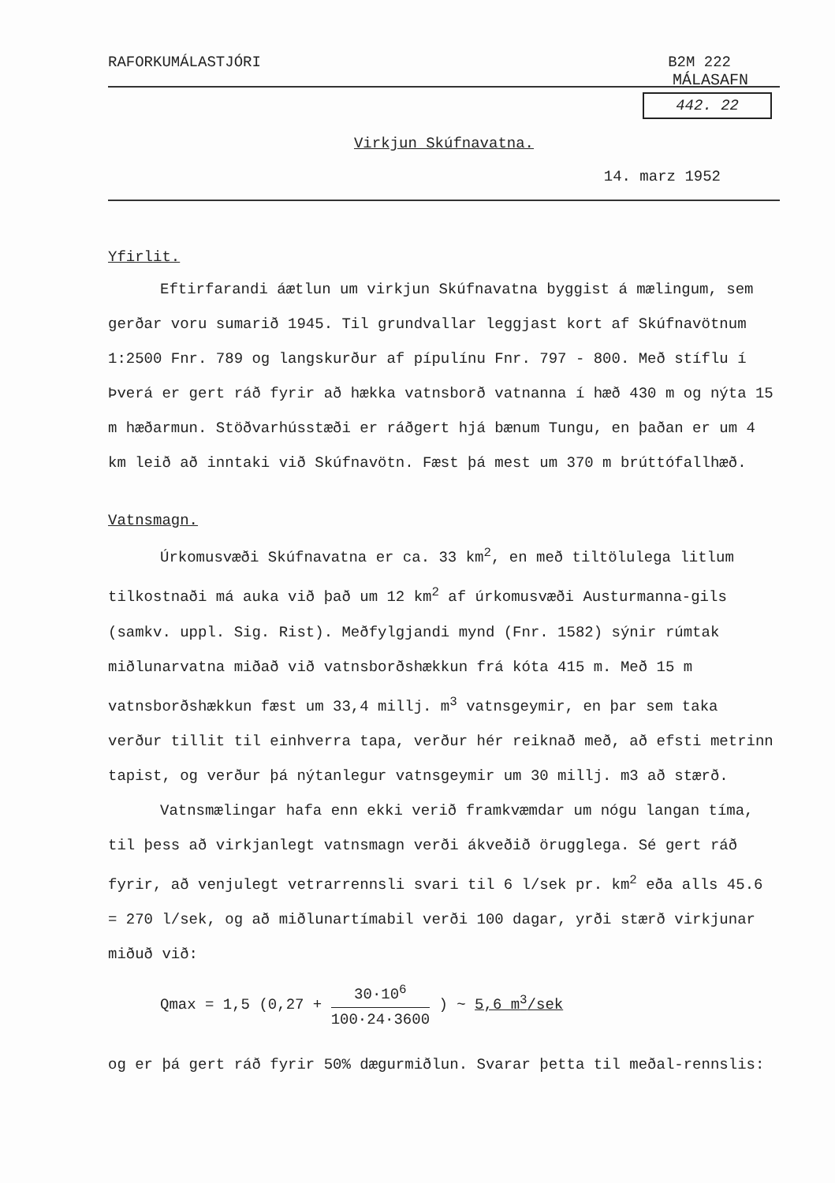RAFORKUMÁLASTJÓRI B2M 222
MÁLASAFN
442. 22
Virkjun Skúfnavatna.
14. marz 1952
Yfirlit.
Eftirfarandi áætlun um virkjun Skúfnavatna byggist á mælingum, sem gerðar voru sumarið 1945. Til grundvallar leggjast kort af Skúfnavötnum 1:2500 Fnr. 789 og langskurður af pípulínu Fnr. 797 - 800. Með stíflu í Þverá er gert ráð fyrir að hækka vatnsborð vatnanna í hæð 430 m og nýta 15 m hæðarmun. Stöðvarhússtæði er ráðgert hjá bænum Tungu, en þaðan er um 4 km leið að inntaki við Skúfnavötn. Fæst þá mest um 370 m brúttófallhæð.
Vatnsmagn.
Úrkomusvæði Skúfnavatna er ca. 33 km<sup>2</sup>, en með tiltölulega litlum tilkostnaði má auka við það um 12 km<sup>2</sup> af úrkomusvæði Austurmanna-gils (samkv. uppl. Sig. Rist). Meðfylgjandi mynd (Fnr. 1582) sýnir rúmtak miðlunarvatna miðað við vatnsborðshækkun frá kóta 415 m. Með 15 m vatnsborðshækkun fæst um 33,4 millj. m<sup>3</sup> vatnsgeymir, en þar sem taka verður tillit til einhverra tapa, verður hér reiknað með, að efsti metrinn tapist, og verður þá nýtanlegur vatnsgeymir um 30 millj. m3 að stærð.
Vatnsmælingar hafa enn ekki verið framkvæmdar um nógu langan tíma, til þess að virkjanlegt vatnsmagn verði ákveðið örugglega. Sé gert ráð fyrir, að venjulegt vetrarrennsli svari til 6 l/sek pr. km<sup>2</sup> eða alls 45.6 = 270 l/sek, og að miðlunartímabil verði 100 dagar, yrði stærð virkjunar miðuð við:
Qmax = 1,5 (0,27 + 30·10<sup>6</sup> 100·24·3600 ) ~ 5,6 m<sup>3</sup>/sek
og er þá gert ráð fyrir 50% dægurmiðlun. Svarar þetta til meðal-rennslis: